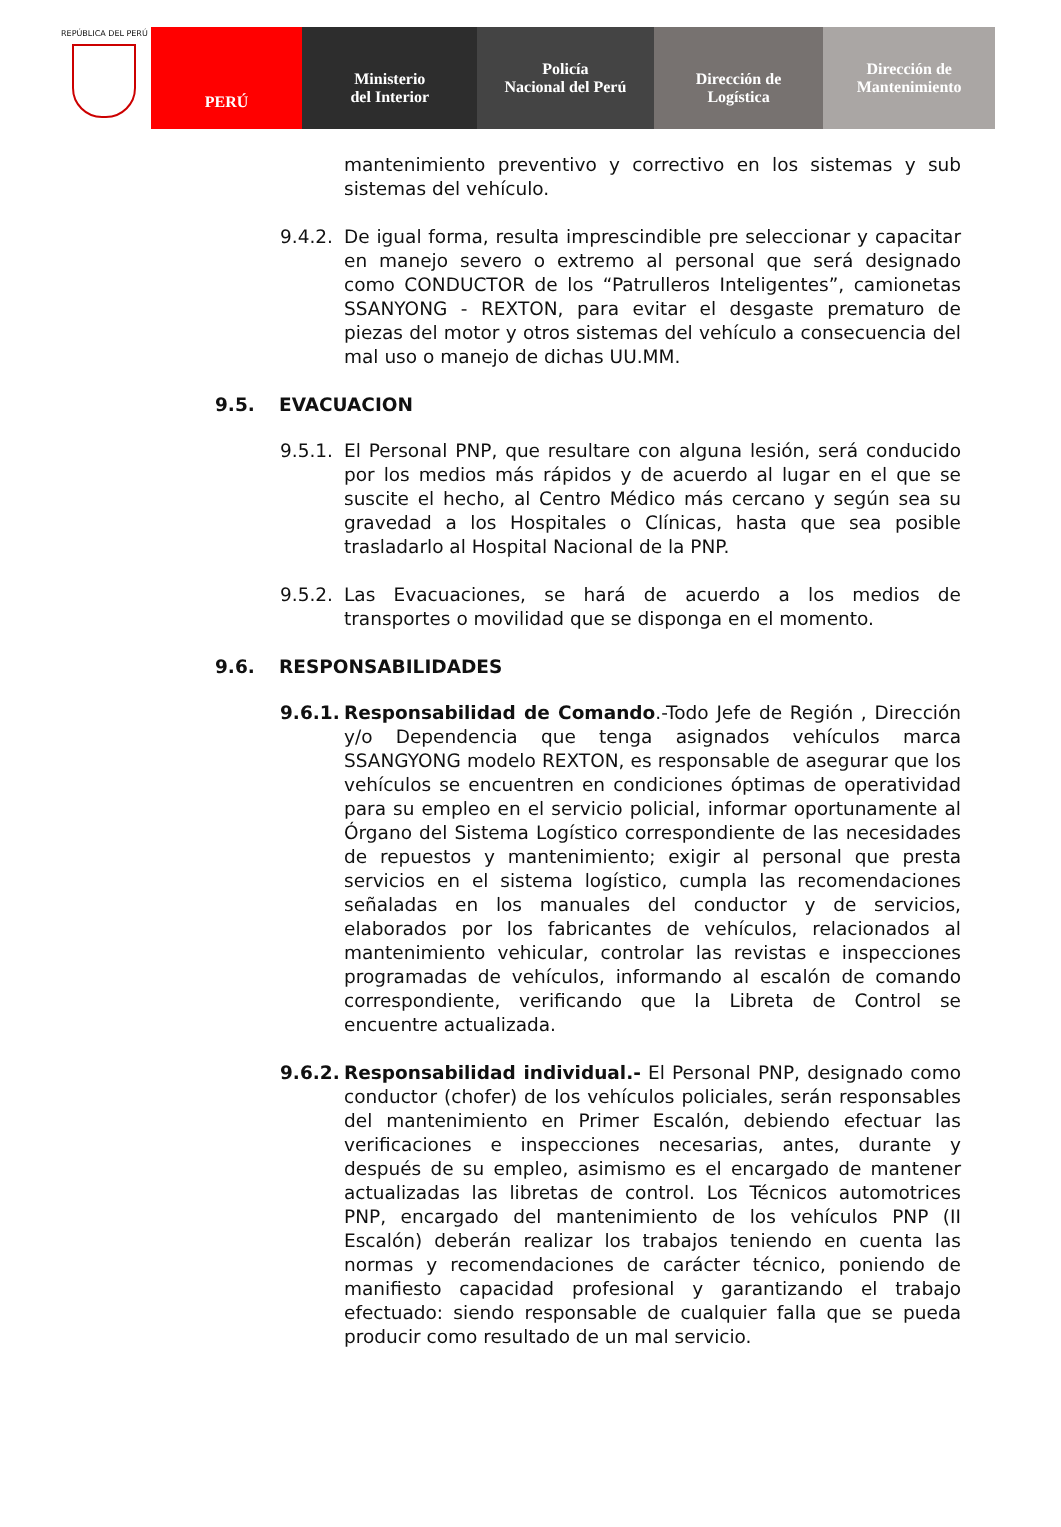REPÚBLICA DEL PERÚ
PERÚ
Ministerio
del Interior
Policía
Nacional del Perú
Dirección de
Logística
Dirección de
Mantenimiento
mantenimiento preventivo y correctivo en los sistemas y sub sistemas del vehículo.
9.4.2.
De igual forma, resulta imprescindible pre seleccionar y capacitar en manejo severo o extremo al personal que será designado como CONDUCTOR de los “Patrulleros Inteligentes”, camionetas SSANYONG - REXTON, para evitar el desgaste prematuro de piezas del motor y otros sistemas del vehículo a consecuencia del mal uso o manejo de dichas UU.MM.
9.5. EVACUACION
9.5.1.
El Personal PNP, que resultare con alguna lesión, será conducido por los medios más rápidos y de acuerdo al lugar en el que se suscite el hecho, al Centro Médico más cercano y según sea su gravedad a los Hospitales o Clínicas, hasta que sea posible trasladarlo al Hospital Nacional de la PNP.
9.5.2.
Las Evacuaciones, se hará de acuerdo a los medios de transportes o movilidad que se disponga en el momento.
9.6. RESPONSABILIDADES
9.6.1.
Responsabilidad de Comando.-Todo Jefe de Región , Dirección y/o Dependencia que tenga asignados vehículos marca SSANGYONG modelo REXTON, es responsable de asegurar que los vehículos se encuentren en condiciones óptimas de operatividad para su empleo en el servicio policial, informar oportunamente al Órgano del Sistema Logístico correspondiente de las necesidades de repuestos y mantenimiento; exigir al personal que presta servicios en el sistema logístico, cumpla las recomendaciones señaladas en los manuales del conductor y de servicios, elaborados por los fabricantes de vehículos, relacionados al mantenimiento vehicular, controlar las revistas e inspecciones programadas de vehículos, informando al escalón de comando correspondiente, verificando que la Libreta de Control se encuentre actualizada.
9.6.2.
Responsabilidad individual.- El Personal PNP, designado como conductor (chofer) de los vehículos policiales, serán responsables del mantenimiento en Primer Escalón, debiendo efectuar las verificaciones e inspecciones necesarias, antes, durante y después de su empleo, asimismo es el encargado de mantener actualizadas las libretas de control. Los Técnicos automotrices PNP, encargado del mantenimiento de los vehículos PNP (II Escalón) deberán realizar los trabajos teniendo en cuenta las normas y recomendaciones de carácter técnico, poniendo de manifiesto capacidad profesional y garantizando el trabajo efectuado: siendo responsable de cualquier falla que se pueda producir como resultado de un mal servicio.